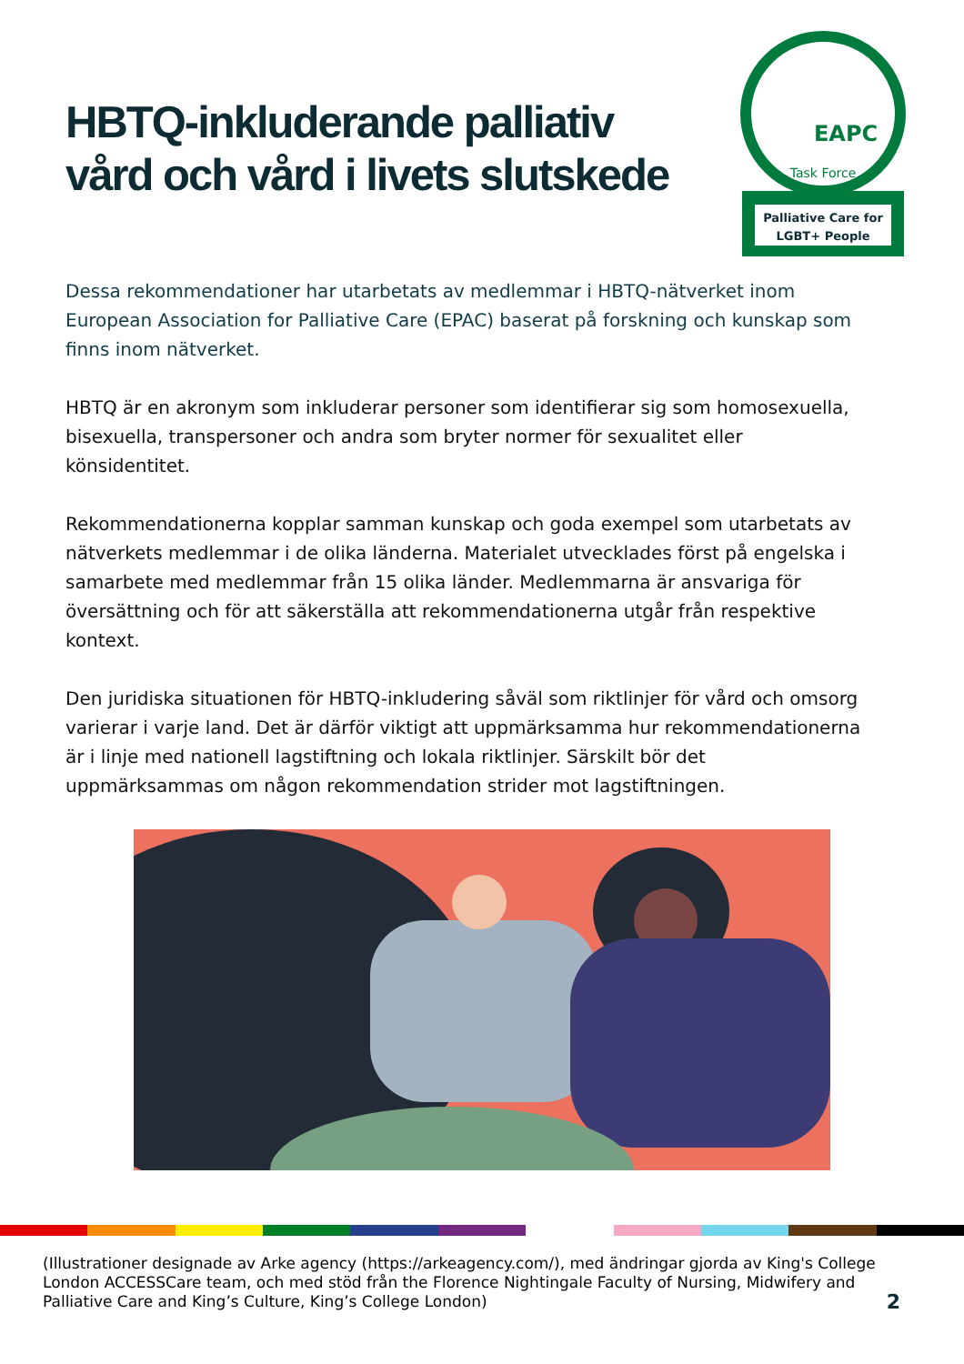HBTQ-inkluderande palliativ
vård och vård i livets slutskede
EAPC
Task Force
Palliative Care for
LGBT+ People
Dessa rekommendationer har utarbetats av medlemmar i HBTQ-nätverket inom European Association for Palliative Care (EPAC) baserat på forskning och kunskap som finns inom nätverket.
HBTQ är en akronym som inkluderar personer som identifierar sig som homosexuella, bisexuella, transpersoner och andra som bryter normer för sexualitet eller könsidentitet.
Rekommendationerna kopplar samman kunskap och goda exempel som utarbetats av nätverkets medlemmar i de olika länderna. Materialet utvecklades först på engelska i samarbete med medlemmar från 15 olika länder. Medlemmarna är ansvariga för översättning och för att säkerställa att rekommendationerna utgår från respektive kontext.
Den juridiska situationen för HBTQ-inkludering såväl som riktlinjer för vård och omsorg varierar i varje land. Det är därför viktigt att uppmärksamma hur rekommendationerna är i linje med nationell lagstiftning och lokala riktlinjer. Särskilt bör det uppmärksammas om någon rekommendation strider mot lagstiftningen.
(Illustrationer designade av Arke agency (https://arkeagency.com/), med ändringar gjorda av King's College London ACCESSCare team, och med stöd från the Florence Nightingale Faculty of Nursing, Midwifery and Palliative Care and King’s Culture, King’s College London)
2